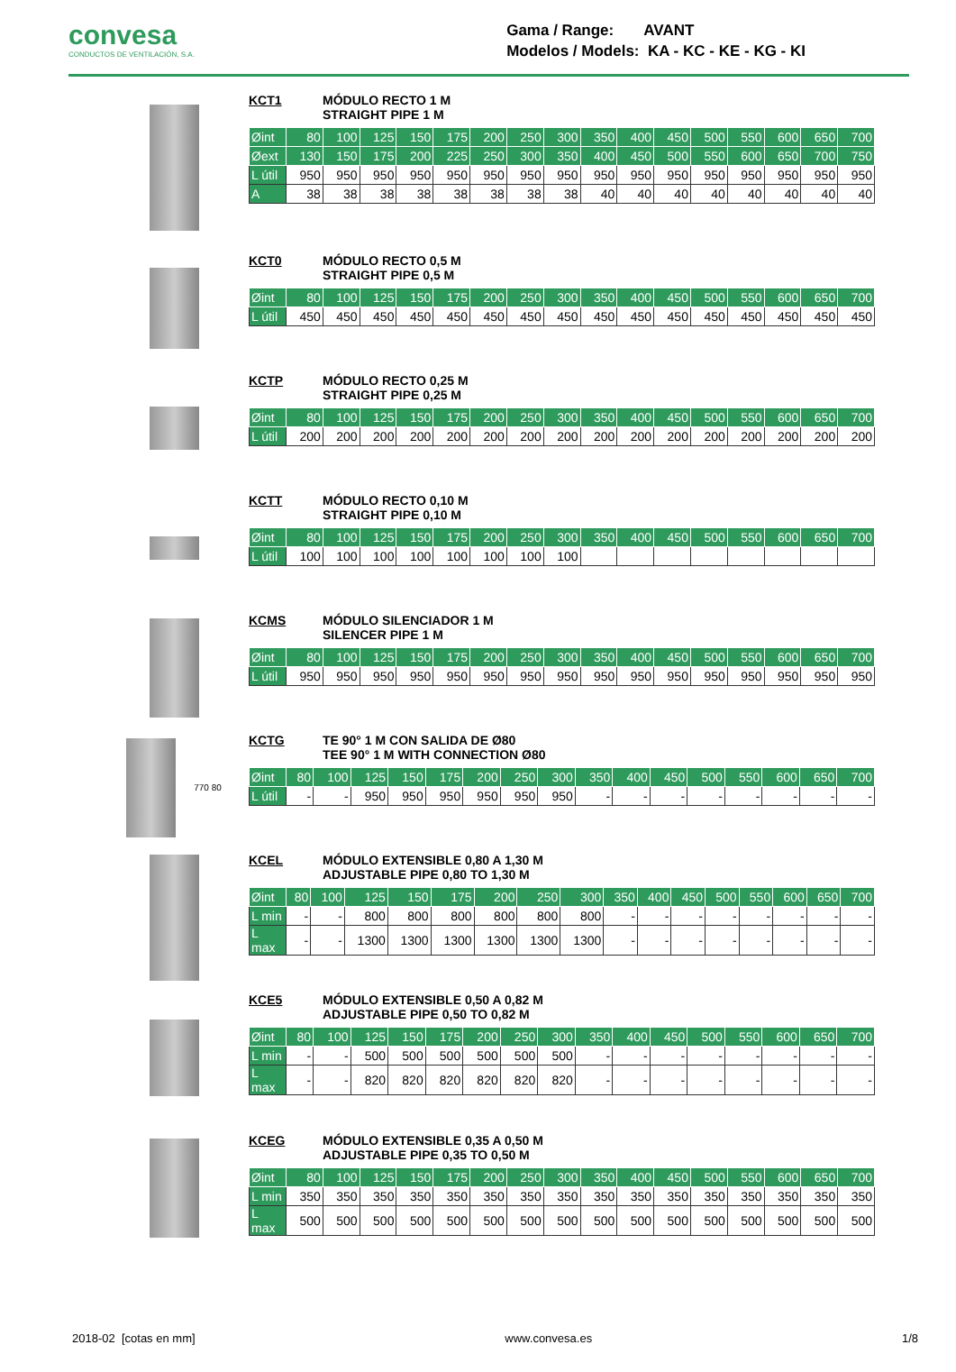convesa
CONDUCTOS DE VENTILACIÓN, S.A.
Gama / Range: AVANT
Modelos / Models: KA - KC - KE - KG - KI
KCT1 MÓDULO RECTO 1 M
STRAIGHT PIPE 1 M
| Øint | 80 | 100 | 125 | 150 | 175 | 200 | 250 | 300 | 350 | 400 | 450 | 500 | 550 | 600 | 650 | 700 |
| Øext | 130 | 150 | 175 | 200 | 225 | 250 | 300 | 350 | 400 | 450 | 500 | 550 | 600 | 650 | 700 | 750 |
| L útil | 950 | 950 | 950 | 950 | 950 | 950 | 950 | 950 | 950 | 950 | 950 | 950 | 950 | 950 | 950 | 950 |
| A | 38 | 38 | 38 | 38 | 38 | 38 | 38 | 38 | 40 | 40 | 40 | 40 | 40 | 40 | 40 | 40 |
KCT0 MÓDULO RECTO 0,5 M
STRAIGHT PIPE 0,5 M
| Øint | 80 | 100 | 125 | 150 | 175 | 200 | 250 | 300 | 350 | 400 | 450 | 500 | 550 | 600 | 650 | 700 |
| L útil | 450 | 450 | 450 | 450 | 450 | 450 | 450 | 450 | 450 | 450 | 450 | 450 | 450 | 450 | 450 | 450 |
KCTP MÓDULO RECTO 0,25 M
STRAIGHT PIPE 0,25 M
| Øint | 80 | 100 | 125 | 150 | 175 | 200 | 250 | 300 | 350 | 400 | 450 | 500 | 550 | 600 | 650 | 700 |
| L útil | 200 | 200 | 200 | 200 | 200 | 200 | 200 | 200 | 200 | 200 | 200 | 200 | 200 | 200 | 200 | 200 |
KCTT MÓDULO RECTO 0,10 M
STRAIGHT PIPE 0,10 M
| Øint | 80 | 100 | 125 | 150 | 175 | 200 | 250 | 300 | 350 | 400 | 450 | 500 | 550 | 600 | 650 | 700 |
| L útil | 100 | 100 | 100 | 100 | 100 | 100 | 100 | 100 | | | | | | | | |
KCMS MÓDULO SILENCIADOR 1 M
SILENCER PIPE 1 M
| Øint | 80 | 100 | 125 | 150 | 175 | 200 | 250 | 300 | 350 | 400 | 450 | 500 | 550 | 600 | 650 | 700 |
| L útil | 950 | 950 | 950 | 950 | 950 | 950 | 950 | 950 | 950 | 950 | 950 | 950 | 950 | 950 | 950 | 950 |
770 80
KCTG TE 90° 1 M CON SALIDA DE Ø80
TEE 90° 1 M WITH CONNECTION Ø80
| Øint | 80 | 100 | 125 | 150 | 175 | 200 | 250 | 300 | 350 | 400 | 450 | 500 | 550 | 600 | 650 | 700 |
| L útil | - | - | 950 | 950 | 950 | 950 | 950 | 950 | - | - | - | - | - | - | - | - |
KCEL MÓDULO EXTENSIBLE 0,80 A 1,30 M
ADJUSTABLE PIPE 0,80 TO 1,30 M
| Øint | 80 | 100 | 125 | 150 | 175 | 200 | 250 | 300 | 350 | 400 | 450 | 500 | 550 | 600 | 650 | 700 |
| L min | - | - | 800 | 800 | 800 | 800 | 800 | 800 | - | - | - | - | - | - | - | - |
| L max | - | - | 1300 | 1300 | 1300 | 1300 | 1300 | 1300 | - | - | - | - | - | - | - | - |
KCE5 MÓDULO EXTENSIBLE 0,50 A 0,82 M
ADJUSTABLE PIPE 0,50 TO 0,82 M
| Øint | 80 | 100 | 125 | 150 | 175 | 200 | 250 | 300 | 350 | 400 | 450 | 500 | 550 | 600 | 650 | 700 |
| L min | - | - | 500 | 500 | 500 | 500 | 500 | 500 | - | - | - | - | - | - | - | - |
| L max | - | - | 820 | 820 | 820 | 820 | 820 | 820 | - | - | - | - | - | - | - | - |
KCEG MÓDULO EXTENSIBLE 0,35 A 0,50 M
ADJUSTABLE PIPE 0,35 TO 0,50 M
| Øint | 80 | 100 | 125 | 150 | 175 | 200 | 250 | 300 | 350 | 400 | 450 | 500 | 550 | 600 | 650 | 700 |
| L min | 350 | 350 | 350 | 350 | 350 | 350 | 350 | 350 | 350 | 350 | 350 | 350 | 350 | 350 | 350 | 350 |
| L max | 500 | 500 | 500 | 500 | 500 | 500 | 500 | 500 | 500 | 500 | 500 | 500 | 500 | 500 | 500 | 500 |
2018-02 [cotas en mm] www.convesa.es 1/8